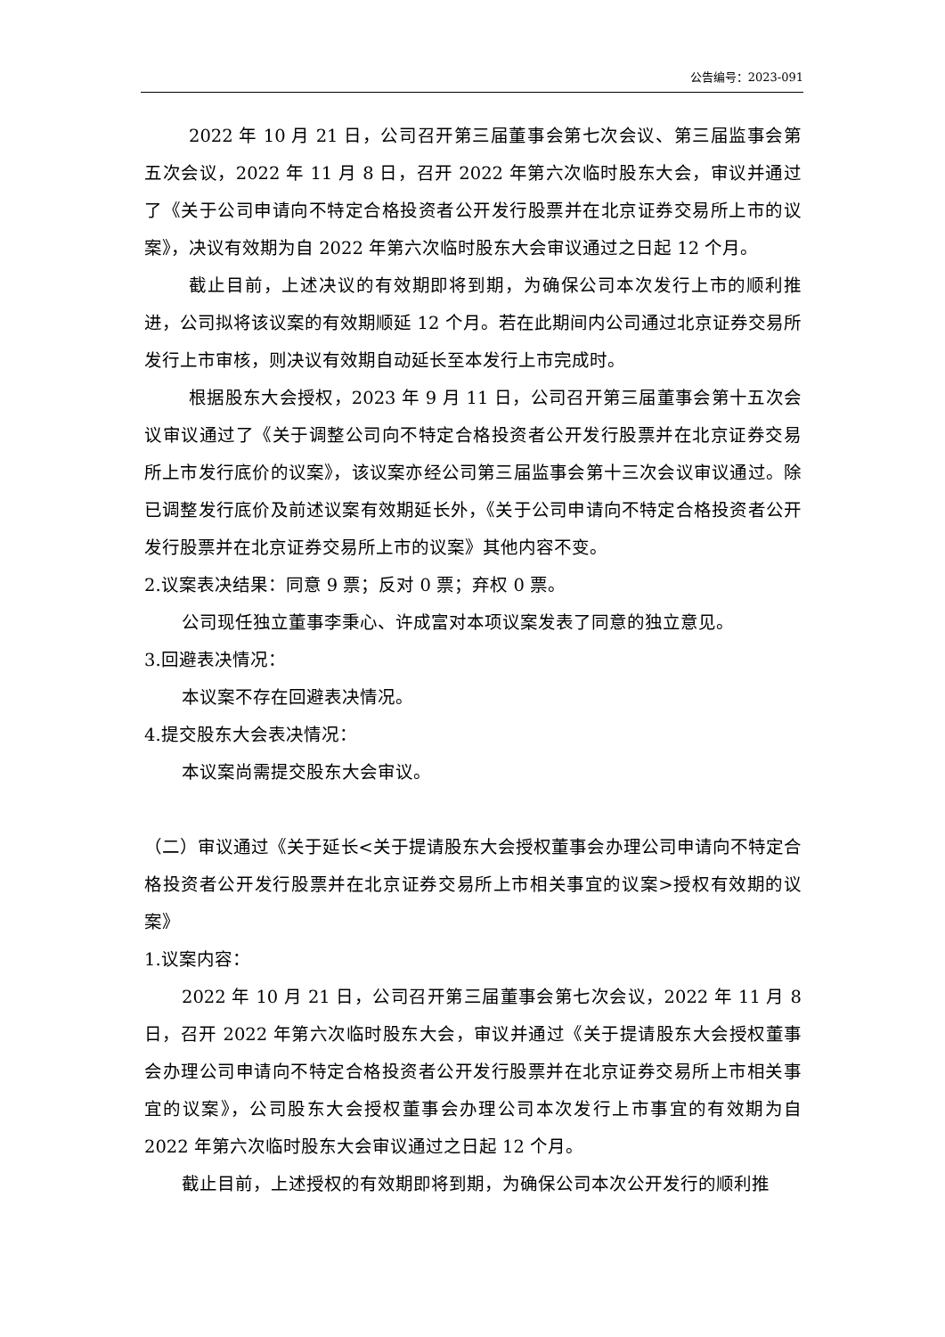公告编号：2023-091
2022 年 10 月 21 日，公司召开第三届董事会第七次会议、第三届监事会第五次会议，2022 年 11 月 8 日，召开 2022 年第六次临时股东大会，审议并通过了《关于公司申请向不特定合格投资者公开发行股票并在北京证券交易所上市的议案》，决议有效期为自 2022 年第六次临时股东大会审议通过之日起 12 个月。
截止目前，上述决议的有效期即将到期，为确保公司本次发行上市的顺利推进，公司拟将该议案的有效期顺延 12 个月。若在此期间内公司通过北京证券交易所发行上市审核，则决议有效期自动延长至本发行上市完成时。
根据股东大会授权，2023 年 9 月 11 日，公司召开第三届董事会第十五次会议审议通过了《关于调整公司向不特定合格投资者公开发行股票并在北京证券交易所上市发行底价的议案》，该议案亦经公司第三届监事会第十三次会议审议通过。除已调整发行底价及前述议案有效期延长外，《关于公司申请向不特定合格投资者公开发行股票并在北京证券交易所上市的议案》其他内容不变。
2.议案表决结果：同意 9 票；反对 0 票；弃权 0 票。
公司现任独立董事李秉心、许成富对本项议案发表了同意的独立意见。
3.回避表决情况：
本议案不存在回避表决情况。
4.提交股东大会表决情况：
本议案尚需提交股东大会审议。
（二）审议通过《关于延长<关于提请股东大会授权董事会办理公司申请向不特定合格投资者公开发行股票并在北京证券交易所上市相关事宜的议案>授权有效期的议案》
1.议案内容：
2022 年 10 月 21 日，公司召开第三届董事会第七次会议，2022 年 11 月 8 日，召开 2022 年第六次临时股东大会，审议并通过《关于提请股东大会授权董事会办理公司申请向不特定合格投资者公开发行股票并在北京证券交易所上市相关事宜的议案》，公司股东大会授权董事会办理公司本次发行上市事宜的有效期为自 2022 年第六次临时股东大会审议通过之日起 12 个月。
截止目前，上述授权的有效期即将到期，为确保公司本次公开发行的顺利推